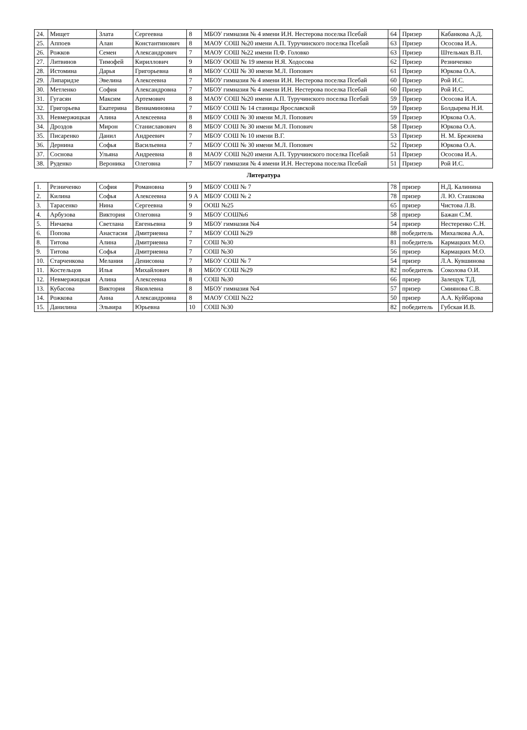| 24. | Мищет | Злата | Сергеевна | 8 | МБОУ гимназия № 4 имени И.Н. Нестерова поселка Псебай | 64 | Призер | Кабанкова А.Д. |
| 25. | Аппоев | Алан | Константинович | 8 | МАОУ СОШ №20 имени А.П. Туручинского поселка Псебай | 63 | Призер | Ососова И.А. |
| 26. | Рожков | Семен | Александрович | 7 | МАОУ СОШ №22 имени П.Ф. Головко | 63 | Призер | Штельмах В.П. |
| 27. | Литвинов | Тимофей | Кириллович | 9 | МБОУ ООШ № 19 имени Н.Я. Ходосова | 62 | Призер | Резниченко |
| 28. | Истомина | Дарья | Григорьевна | 8 | МБОУ СОШ № 30 имени М.Л. Попович | 61 | Призер | Юркова О.А. |
| 29. | Липаридзе | Эвелина | Алексеевна | 7 | МБОУ гимназия № 4 имени И.Н. Нестерова поселка Псебай | 60 | Призер | Рой И.С. |
| 30. | Метленко | София | Александровна | 7 | МБОУ гимназия № 4 имени И.Н. Нестерова поселка Псебай | 60 | Призер | Рой И.С. |
| 31. | Гугасян | Максим | Артемович | 8 | МАОУ СОШ №20 имени А.П. Туручинского поселка Псебай | 59 | Призер | Ососова И.А. |
| 32. | Григорьева | Екатерина | Вениаминовна | 7 | МБОУ СОШ № 14 станицы Ярославской | 59 | Призер | Болдырева Н.И. |
| 33. | Невмержицкая | Алина | Алексеевна | 8 | МБОУ СОШ № 30 имени М.Л. Попович | 59 | Призер | Юркова О.А. |
| 34. | Дроздов | Мирон | Станиславович | 8 | МБОУ СОШ № 30 имени М.Л. Попович | 58 | Призер | Юркова О.А. |
| 35. | Писаренко | Данил | Андреевич | 7 | МБОУ СОШ № 10 имени В.Г. | 53 | Призер | Н. М. Брежнева |
| 36. | Дернина | Софья | Васильевна | 7 | МБОУ СОШ № 30 имени М.Л. Попович | 52 | Призер | Юркова О.А. |
| 37. | Соснова | Ульяна | Андреевна | 8 | МАОУ СОШ №20 имени А.П. Туручинского поселка Псебай | 51 | Призер | Ососова И.А. |
| 38. | Руденко | Вероника | Олеговна | 7 | МБОУ гимназия № 4 имени И.Н. Нестерова поселка Псебай | 51 | Призер | Рой И.С. |
| Литература | | | | | | | | |
| 1. | Резниченко | София | Романовна | 9 | МБОУ СОШ № 7 | 78 | призер | Н.Д. Калинина |
| 2. | Килина | Софья | Алексеевна | 9 А | МБОУ СОШ № 2 | 78 | призер | Л. Ю. Сташкова |
| 3. | Тарасенко | Нина | Сергеевна | 9 | ООШ №25 | 65 | призер | Чистова Л.В. |
| 4. | Арбузова | Виктория | Олеговна | 9 | МБОУ СОШ№6 | 58 | призер | Бажан С.М. |
| 5. | Ничаева | Светлана | Евгеньевна | 9 | МБОУ гимназия №4 | 54 | призер | Нестеренко С.Н. |
| 6. | Попова | Анастасия | Дмитриевна | 7 | МБОУ СОШ №29 | 88 | победитель | Михалкова А.А. |
| 8. | Титова | Алина | Дмитриевна | 7 | СОШ №30 | 81 | победитель | Кармацких М.О. |
| 9. | Титова | Софья | Дмитриевна | 7 | СОШ №30 | 56 | призер | Кармацких М.О. |
| 10. | Старченкова | Мелания | Денисовна | 7 | МБОУ СОШ № 7 | 54 | призер | Л.А. Кувшинова |
| 11. | Костельцов | Илья | Михайлович | 8 | МБОУ СОШ №29 | 82 | победитель | Соколова О.И. |
| 12. | Невмержицкая | Алина | Алексеевна | 8 | СОШ №30 | 66 | призер | Залещук Т.Д. |
| 13. | Кубасова | Виктория | Яковлевна | 8 | МБОУ гимназия №4 | 57 | призер | Смиянова С.В. |
| 14. | Рожкова | Анна | Александровна | 8 | МАОУ СОШ №22 | 50 | призер | А.А. Куйбарова |
| 15. | Данилина | Эльвира | Юрьевна | 10 | СОШ №30 | 82 | победитель | Губская И.В. |